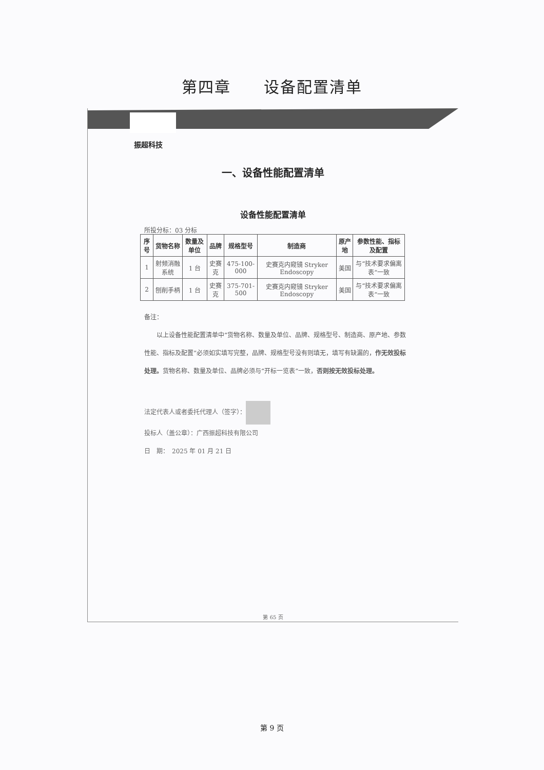第四章　　设备配置清单
振超科技
一、设备性能配置清单
设备性能配置清单
所投分标：03 分标
| 序号 | 货物名称 | 数量及单位 | 品牌 | 规格型号 | 制造商 | 原产地 | 参数性能、指标及配置 |
| --- | --- | --- | --- | --- | --- | --- | --- |
| 1 | 射频消融系统 | 1 台 | 史赛克 | 475-100-000 | 史赛克内窥镜 Stryker Endoscopy | 美国 | 与“技术要求偏离表”一致 |
| 2 | 刨削手柄 | 1 台 | 史赛克 | 375-701-500 | 史赛克内窥镜 Stryker Endoscopy | 美国 | 与“技术要求偏离表”一致 |
备注：
　　以上设备性能配置清单中“货物名称、数量及单位、品牌、规格型号、制造商、原产地、参数性能、指标及配置”必须如实填写完整，品牌、规格型号没有则填无，填写有缺漏的，作无效投标处理。货物名称、数量及单位、品牌必须与“开标一览表”一致，否则按无效投标处理。
法定代表人或者委托代理人（签字）：
投标人（盖公章）：广西振超科技有限公司
日　期：　2025 年 01 月 21 日
第 65 页
第 9 页